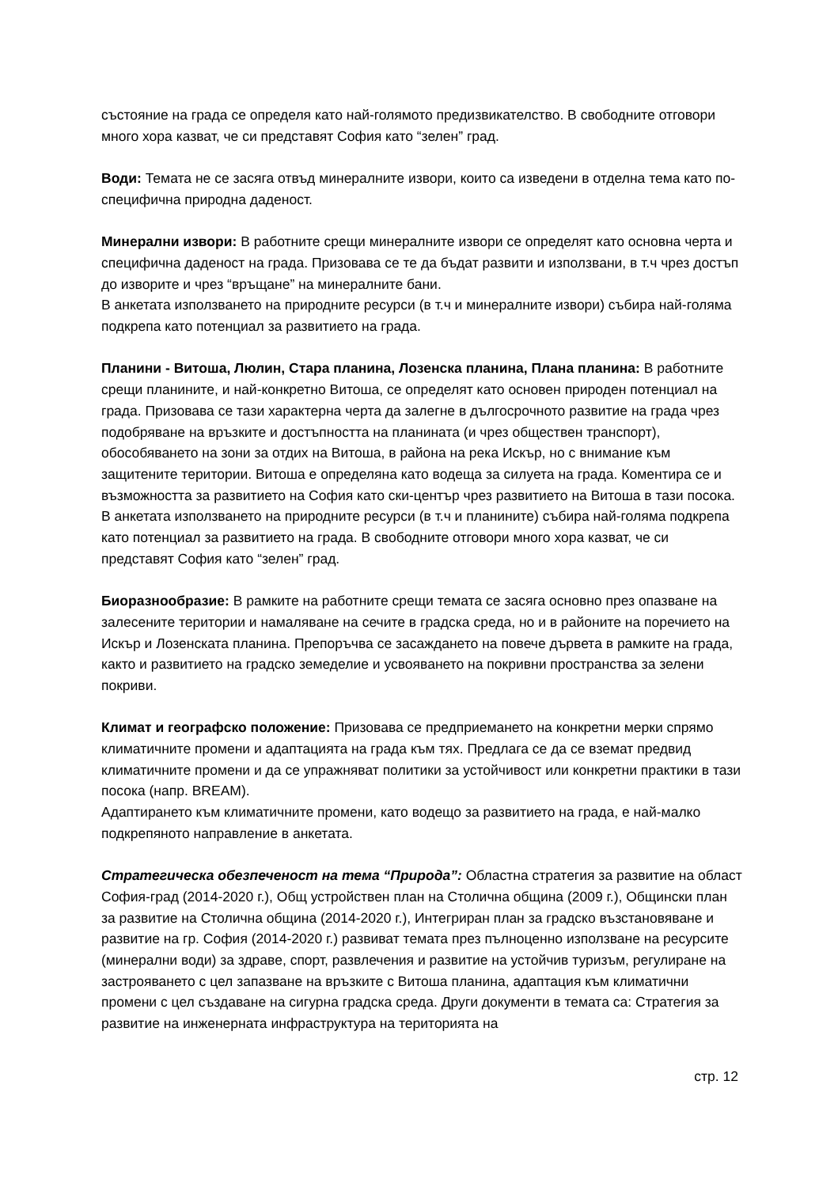състояние на града се определя като най-голямото предизвикателство. В свободните отговори много хора казват, че си представят София като “зелен” град.
Води: Темата не се засяга отвъд минералните извори, които са изведени в отделна тема като по-специфична природна даденост.
Минерални извори: В работните срещи минералните извори се определят като основна черта и специфична даденост на града. Призовава се те да бъдат развити и използвани, в т.ч чрез достъп до изворите и чрез “връщане” на минералните бани.
В анкетата използването на природните ресурси (в т.ч и минералните извори) събира най-голяма подкрепа като потенциал за развитието на града.
Планини - Витоша, Люлин, Стара планина, Лозенска планина, Плана планина: В работните срещи планините, и най-конкретно Витоша, се определят като основен природен потенциал на града. Призовава се тази характерна черта да залегне в дългосрочното развитие на града чрез подобряване на връзките и достъпността на планината (и чрез обществен транспорт), обособяването на зони за отдих на Витоша, в района на река Искър, но с внимание към защитените територии. Витоша е определяна като водеща за силуета на града. Коментира се и възможността за развитието на София като ски-център чрез развитието на Витоша в тази посока.
В анкетата използването на природните ресурси (в т.ч и планините) събира най-голяма подкрепа като потенциал за развитието на града. В свободните отговори много хора казват, че си представят София като “зелен” град.
Биоразнообразие: В рамките на работните срещи темата се засяга основно през опазване на залесените територии и намаляване на сечите в градска среда, но и в районите на поречието на Искър и Лозенската планина. Препоръчва се засаждането на повече дървета в рамките на града, както и развитието на градско земеделие и усвояването на покривни пространства за зелени покриви.
Климат и географско положение: Призовава се предприемането на конкретни мерки спрямо климатичните промени и адаптацията на града към тях. Предлага се да се вземат предвид климатичните промени и да се упражняват политики за устойчивост или конкретни практики в тази посока (напр. BREAM).
Адаптирането към климатичните промени, като водещо за развитието на града, е най-малко подкрепяното направление в анкетата.
Стратегическа обезпеченост на тема “Природа”: Областна стратегия за развитие на област София-град (2014-2020 г.), Общ устройствен план на Столична община (2009 г.), Общински план за развитие на Столична община (2014-2020 г.), Интегриран план за градско възстановяване и развитие на гр. София (2014-2020 г.) развиват темата през пълноценно използване на ресурсите (минерални води) за здраве, спорт, развлечения и развитие на устойчив туризъм, регулиране на застрояването с цел запазване на връзките с Витоша планина, адаптация към климатични промени с цел създаване на сигурна градска среда. Други документи в темата са: Стратегия за развитие на инженерната инфраструктура на територията на
стр. 12